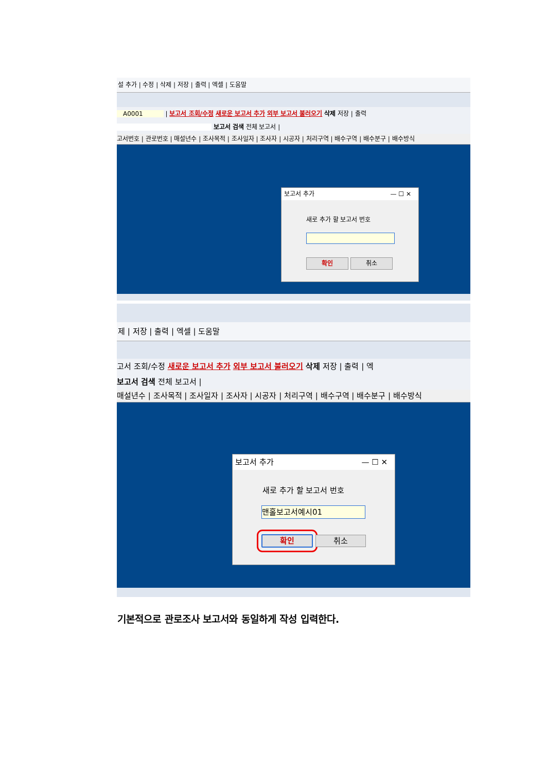설 추가 | 수정 | 삭제 | 저장 | 출력 | 엑셀 | 도움말
A0001 | 보고서 조회/수정 새로운 보고서 추가 외부 보고서 불러오기 삭제 저장 | 출력
보고서 검색 전체 보고서 |
고서번호 | 관로번호 | 매설년수 | 조사목적 | 조사일자 | 조사자 | 시공자 | 처리구역 | 배수구역 | 배수분구 | 배수방식
보고서 추가 — ☐ ✕
새로 추가 할 보고서 번호
확인 취소
제 | 저장 | 출력 | 엑셀 | 도움말
고서 조회/수정 새로운 보고서 추가 외부 보고서 불러오기 삭제 저장 | 출력 | 엑
보고서 검색 전체 보고서 |
매설년수 | 조사목적 | 조사일자 | 조사자 | 시공자 | 처리구역 | 배수구역 | 배수분구 | 배수방식
보고서 추가 — ☐ ✕
새로 추가 할 보고서 번호
맨홀보고서예시01
확인 취소
기본적으로 관로조사 보고서와 동일하게 작성 입력한다.